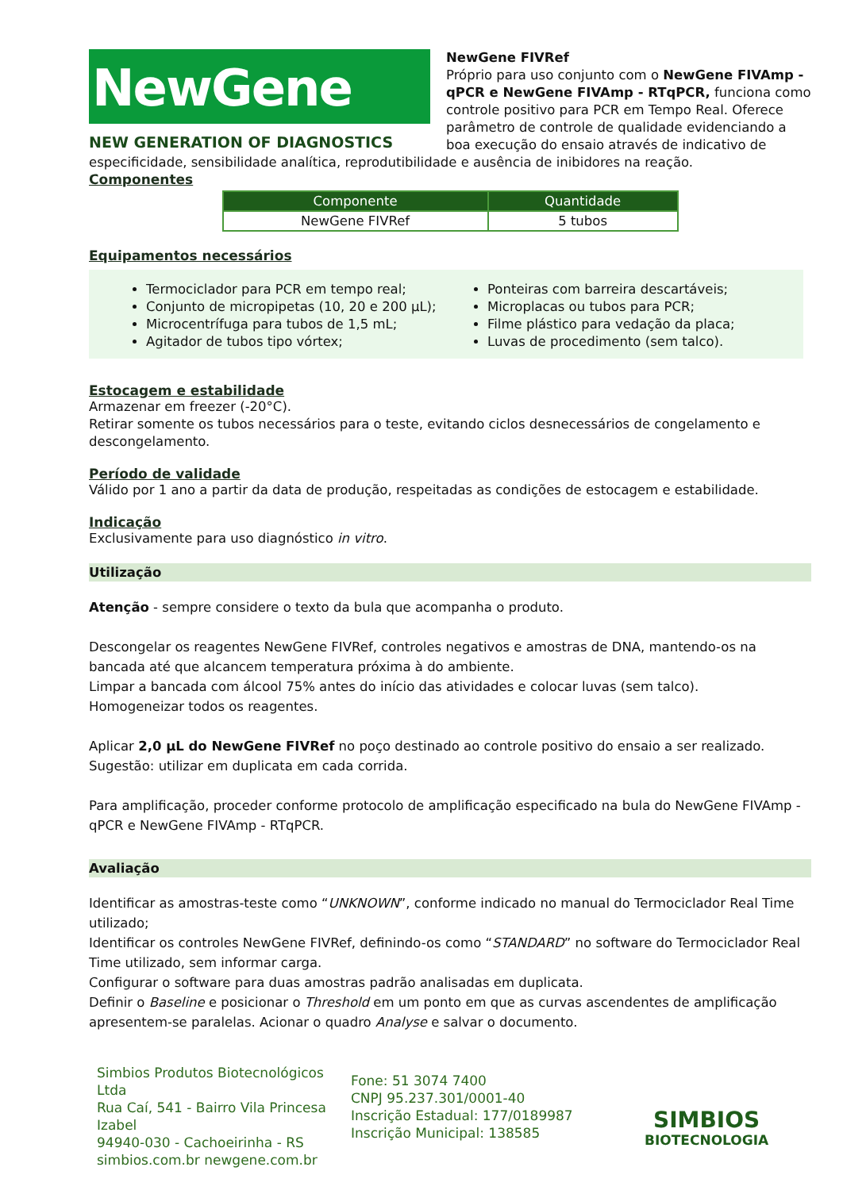NewGene
NEW GENERATION OF DIAGNOSTICS
NewGene FIVRef
Próprio para uso conjunto com o NewGene FIVAmp - qPCR e NewGene FIVAmp - RTqPCR, funciona como controle positivo para PCR em Tempo Real. Oferece parâmetro de controle de qualidade evidenciando a boa execução do ensaio através de indicativo de especificidade, sensibilidade analítica, reprodutibilidade e ausência de inibidores na reação.
Componentes
| Componente | Quantidade |
| --- | --- |
| NewGene FIVRef | 5 tubos |
Equipamentos necessários
Termociclador para PCR em tempo real;
Conjunto de micropipetas (10, 20 e 200 µL);
Microcentrífuga para tubos de 1,5 mL;
Agitador de tubos tipo vórtex;
Ponteiras com barreira descartáveis;
Microplacas ou tubos para PCR;
Filme plástico para vedação da placa;
Luvas de procedimento (sem talco).
Estocagem e estabilidade
Armazenar em freezer (-20°C).
Retirar somente os tubos necessários para o teste, evitando ciclos desnecessários de congelamento e descongelamento.
Período de validade
Válido por 1 ano a partir da data de produção, respeitadas as condições de estocagem e estabilidade.
Indicação
Exclusivamente para uso diagnóstico in vitro.
Utilização
Atenção - sempre considere o texto da bula que acompanha o produto.
Descongelar os reagentes NewGene FIVRef, controles negativos e amostras de DNA, mantendo-os na bancada até que alcancem temperatura próxima à do ambiente.
Limpar a bancada com álcool 75% antes do início das atividades e colocar luvas (sem talco).
Homogeneizar todos os reagentes.
Aplicar 2,0 µL do NewGene FIVRef no poço destinado ao controle positivo do ensaio a ser realizado.
Sugestão: utilizar em duplicata em cada corrida.
Para amplificação, proceder conforme protocolo de amplificação especificado na bula do NewGene FIVAmp - qPCR e NewGene FIVAmp - RTqPCR.
Avaliação
Identificar as amostras-teste como “UNKNOWN”, conforme indicado no manual do Termociclador Real Time utilizado;
Identificar os controles NewGene FIVRef, definindo-os como “STANDARD” no software do Termociclador Real Time utilizado, sem informar carga.
Configurar o software para duas amostras padrão analisadas em duplicata.
Definir o Baseline e posicionar o Threshold em um ponto em que as curvas ascendentes de amplificação apresentem-se paralelas. Acionar o quadro Analyse e salvar o documento.
Simbios Produtos Biotecnológicos Ltda
Rua Caí, 541 - Bairro Vila Princesa Izabel
94940-030 - Cachoeirinha - RS
simbios.com.br newgene.com.br
Fone: 51 3074 7400
CNPJ 95.237.301/0001-40
Inscrição Estadual: 177/0189987
Inscrição Municipal: 138585
SIMBIOS
BIOTECNOLOGIA